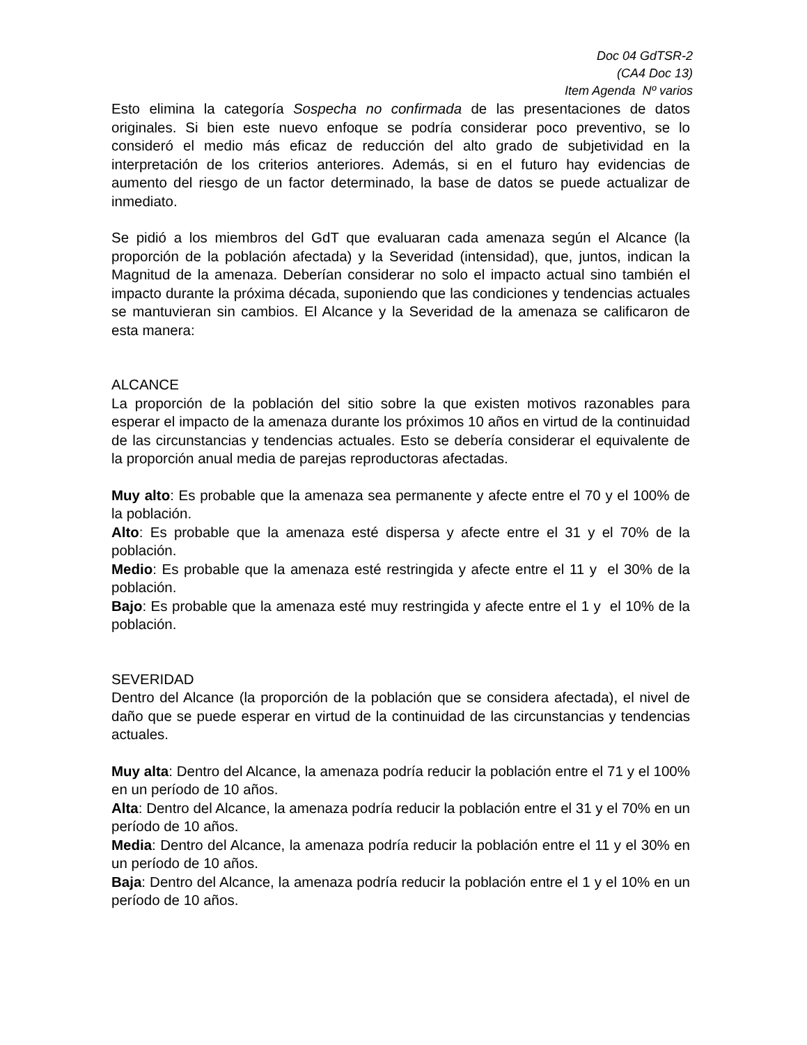Doc 04 GdTSR-2
(CA4 Doc 13)
Item Agenda Nº varios
Esto elimina la categoría Sospecha no confirmada de las presentaciones de datos originales. Si bien este nuevo enfoque se podría considerar poco preventivo, se lo consideró el medio más eficaz de reducción del alto grado de subjetividad en la interpretación de los criterios anteriores. Además, si en el futuro hay evidencias de aumento del riesgo de un factor determinado, la base de datos se puede actualizar de inmediato.
Se pidió a los miembros del GdT que evaluaran cada amenaza según el Alcance (la proporción de la población afectada) y la Severidad (intensidad), que, juntos, indican la Magnitud de la amenaza. Deberían considerar no solo el impacto actual sino también el impacto durante la próxima década, suponiendo que las condiciones y tendencias actuales se mantuvieran sin cambios. El Alcance y la Severidad de la amenaza se calificaron de esta manera:
ALCANCE
La proporción de la población del sitio sobre la que existen motivos razonables para esperar el impacto de la amenaza durante los próximos 10 años en virtud de la continuidad de las circunstancias y tendencias actuales. Esto se debería considerar el equivalente de la proporción anual media de parejas reproductoras afectadas.
Muy alto: Es probable que la amenaza sea permanente y afecte entre el 70 y el 100% de la población.
Alto: Es probable que la amenaza esté dispersa y afecte entre el 31 y el 70% de la población.
Medio: Es probable que la amenaza esté restringida y afecte entre el 11 y el 30% de la población.
Bajo: Es probable que la amenaza esté muy restringida y afecte entre el 1 y el 10% de la población.
SEVERIDAD
Dentro del Alcance (la proporción de la población que se considera afectada), el nivel de daño que se puede esperar en virtud de la continuidad de las circunstancias y tendencias actuales.
Muy alta: Dentro del Alcance, la amenaza podría reducir la población entre el 71 y el 100% en un período de 10 años.
Alta: Dentro del Alcance, la amenaza podría reducir la población entre el 31 y el 70% en un período de 10 años.
Media: Dentro del Alcance, la amenaza podría reducir la población entre el 11 y el 30% en un período de 10 años.
Baja: Dentro del Alcance, la amenaza podría reducir la población entre el 1 y el 10% en un período de 10 años.